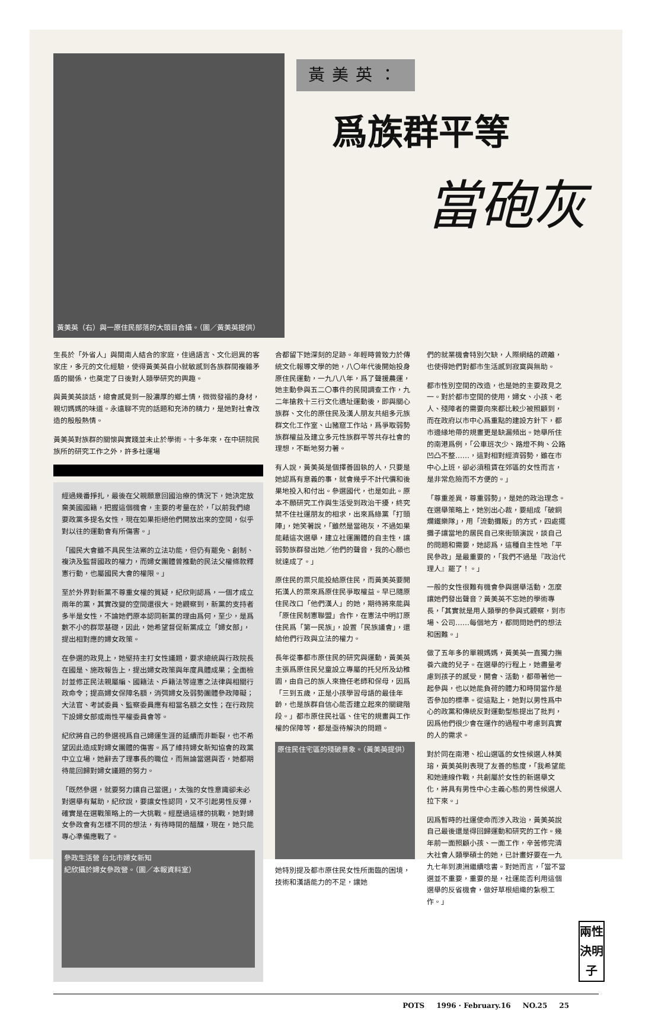黃美英（右）與一原住民部落的大頭目合攝。（圖／黃美英提供）
黃美英：
爲族群平等
當砲灰
生長於「外省人」與閩南人結合的家庭，住過語言、文化迥異的客家庄，多元的文化經驗，使得黃美英自小就敏感到各族群間複雜矛盾的關係，也奠定了日後對人類學研究的興趣。
與黃美英談話，總會感覺到一股濃厚的鄉土情，微微發福的身材，親切媽媽的味道。永遠聊不完的話題和充沛的精力，是她對社會改造的殷殷熱情。
黃美英對族群的關懷與實踐並未止於學術。十多年來，在中研院民族所的研究工作之外，許多社運場
經過幾番掙扎，最後在父親願意回國治療的情況下，她決定放棄美國國籍，把握這個機會，主要的考量在於，「以前我們總要政黨多提名女性，現在如果拒絕他們開放出來的空間，似乎對以往的運動會有所傷害。」
「國民大會雖不具民生法案的立法功能，但仍有罷免、創制、複決及監督國政的權力，而婦女團體曾推動的民法父權條款釋憲行動，也屬國民大會的權限。」
至於外界對新黨不尊重女權的質疑，紀欣則認爲，一個才成立兩年的黨，其實改變的空間還很大。她觀察到，新黨的支持者多半是女性，不論她們原本認同新黨的理由爲何，至少，是爲數不小的群眾基礎，因此，她希望督促新黨成立「婦女部」，提出相對應的婦女政策。
在參選的政見上，她堅持主打女性議題，要求總統與行政院長在國是、施政報告上，提出婦女政策與年度具體成果；全面檢討並修正民法親屬編、國籍法、戶籍法等違憲之法律與相關行政命令；提高婦女保障名額，消弭婦女及弱勢團體參政障礙；大法官、考試委員、監察委員應有相當名額之女性；在行政院下設婦女部或兩性平權委員會等。
紀欣將自己的參選視爲自己婦運生涯的延續而非斷裂，也不希望因此造成對婦女團體的傷害。爲了維持婦女新知協會的政黨中立立場，她辭去了理事長的職位，而無論當選與否，她都期待能回歸對婦女議題的努力。
「既然參選，就要努力讓自己當選」，太強的女性意識卻未必對選舉有幫助，紀欣說，要讓女性認同，又不引起男性反彈，確實是在選戰策略上的一大挑戰。經歷過這樣的挑戰，她對婦女參政會有怎樣不同的想法，有待時間的醞釀，現在，她只能專心準備應戰了。
參政生活營 台北市婦女新知
紀欣攝於婦女參政營。（圖／本報資料室）
合都留下她深刻的足跡。年輕時曾致力於傳統文化報導文學的她，八〇年代後開始投身原住民運動，一九八八年，爲了聲援農運，她主動參與五二〇事件的民間調查工作，九二年搶救十三行文化遺址運動後，即與關心族群、文化的原住民及漢人朋友共組多元族群文化工作室、山豬窟工作站，爲爭取弱勢族群權益及建立多元性族群平等共存社會的理想，不斷地努力著。
有人說，黃美英是個擇善固執的人，只要是她認爲有意義的事，就會幾乎不計代價和後果地投入和付出。參選國代，也是如此。原本不願研究工作與生活受到政治干擾，終究禁不住社運朋友的相求，出來爲綠黨「打頭陣」，她笑著說，「雖然是當砲灰，不過如果能藉這次選舉，建立社運團體的自主性，讓弱勢族群發出她／他們的聲音，我的心願也就達成了。」
原住民的票只能投給原住民，而黃美英要開拓漢人的票來爲原住民爭取權益。早已隨原住民改口「他們漢人」的她，期待將來能與「原住民制憲聯盟」合作，在憲法中明訂原住民爲「第一民族」，設置「民族議會」，還給他們行政與立法的權力。
長年從事都市原住民的研究與運動，黃美英主張爲原住民兒童設立專屬的托兒所及幼稚園，由自己的族人來擔任老師和保母，因爲「三到五歲，正是小孩學習母語的最佳年齡，也是族群自信心能否建立起來的關鍵階段。」都市原住民社區、住宅的規畫與工作權的保障等，都是亟待解決的問題。
原住民住宅區的殘破景象。（黃美英提供）
她特別提及都市原住民女性所面臨的困境，技術和漢語能力的不足，讓她
們的就業機會特別欠缺，人際網絡的疏離，也使得她們對都市生活感到寂寞與無助。
都市性別空間的改造，也是她的主要政見之一。對於都市空間的使用，婦女、小孩、老人、殘障者的需要向來都比較少被照顧到，而在政府以市中心爲重點的建設方針下，都市邊緣地帶的規畫更是缺漏頻出。她舉所住的南港爲例，「公車班次少、路燈不夠、公路凹凸不整……，這對相對經濟弱勢，雖在市中心上班，卻必須租賃在郊區的女性而言，是非常危險而不方便的。」
「尊重差異，尊重弱勢」，是她的政治理念。在選舉策略上，她別出心裁，要組成「破銅爛鐵樂隊」，用「流動攤販」的方式，四處擺攤子讓當地的居民自己來街頭演說，談自己的問題和需要，她認爲，這種自主性地「平民參政」是最重要的，「我們不過是『政治代理人』罷了！。」
一般的女性很難有機會參與選舉活動，怎麼讓她們發出聲音？黃美英不忘她的學術專長，「其實就是用人類學的參與式觀察，到市場、公司……每個地方，都問問她們的想法和困難。」
做了五年多的單親媽媽，黃美英一直獨力撫養六歲的兒子。在選舉的行程上，她盡量考慮到孩子的感受，開會、活動，都帶著他一起參與，也以她能負荷的體力和時間當作是否參加的標準。從這點上，她對以男性爲中心的政黨和傳統反對運動型態提出了批判，因爲他們很少會在運作的過程中考慮到真實的人的需求。
對於同在南港、松山選區的女性候選人林美瑢，黃美英則表現了友善的態度，「我希望能和她連線作戰，共創屬於女性的新選舉文化，將具有男性中心主義心態的男性候選人拉下來。」
因爲暫時的社運使命而涉入政治，黃美英說自己最後還是得回歸運動和研究的工作。幾年前一面照顧小孩、一面工作，辛苦修完清大社會人類學碩士的她，已計畫好要在一九九七年到澳洲繼續唸書。對她而言，「當不當選並不重要，重要的是，社運能否利用這個選舉的反省機會，做好草根組織的紮根工作。」
兩性決明子
POTS 1996 · February.16 NO.25 25